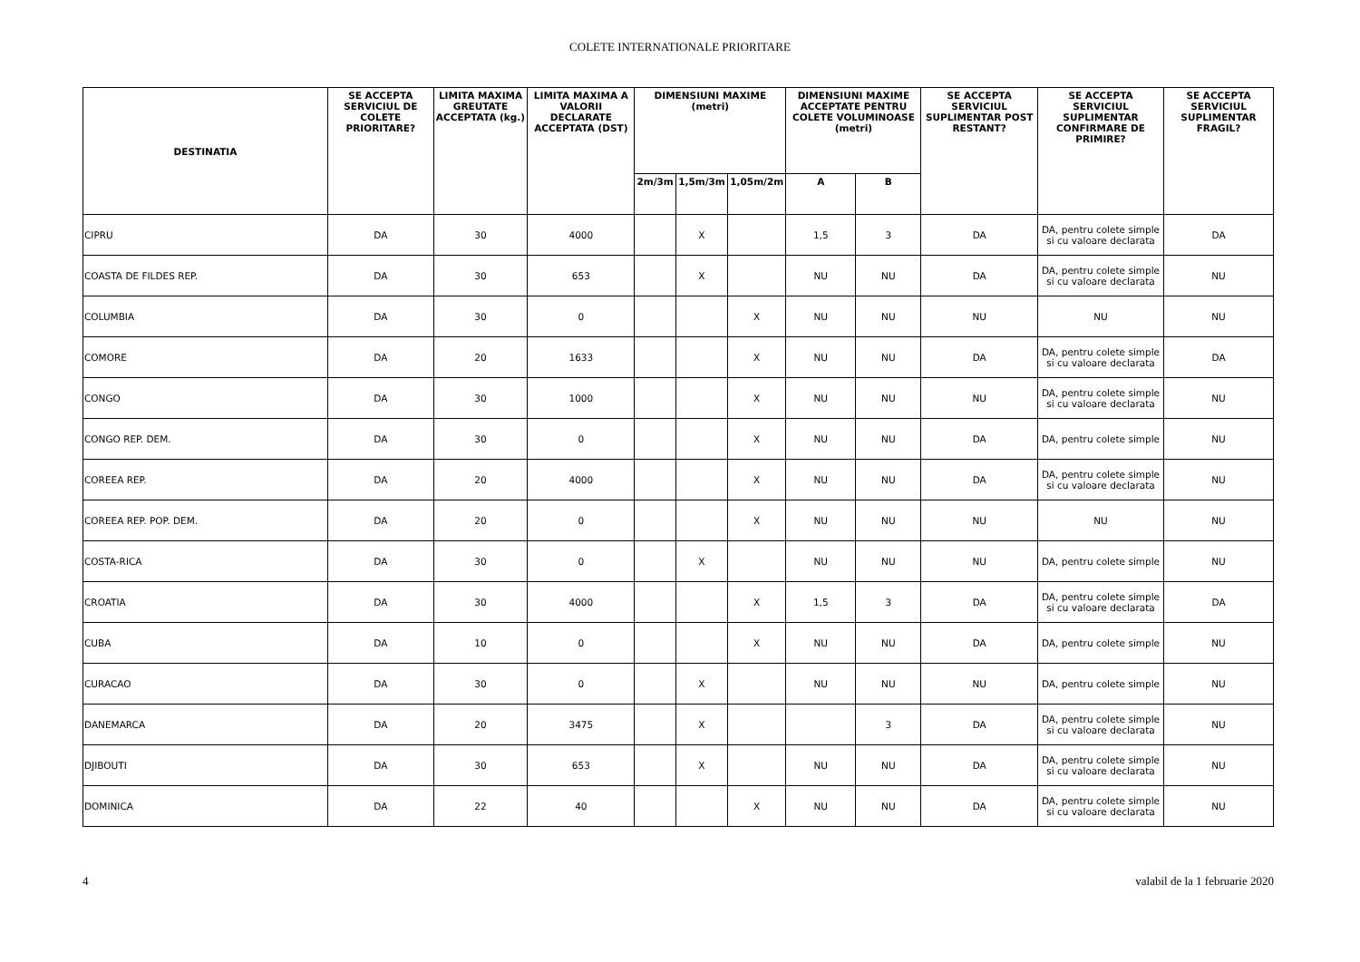COLETE INTERNATIONALE PRIORITARE
| DESTINATIA | SE ACCEPTA SERVICIUL DE COLETE PRIORITARE? | LIMITA MAXIMA GREUTATE ACCEPTATA (kg.) | LIMITA MAXIMA A VALORII DECLARATE ACCEPTATA (DST) | DIMENSIUNI MAXIME (metri) | | | DIMENSIUNI MAXIME ACCEPTATE PENTRU COLETE VOLUMINOASE (metri) | | SE ACCEPTA SERVICIUL SUPLIMENTAR POST RESTANT? | SE ACCEPTA SERVICIUL SUPLIMENTAR CONFIRMARE DE PRIMIRE? | SE ACCEPTA SERVICIUL SUPLIMENTAR FRAGIL? |
| --- | --- | --- | --- | --- | --- | --- | --- | --- | --- | --- | --- |
| | | | | 2m/3m | 1,5m/3m | 1,05m/2m | A | B | | | |
| CIPRU | DA | 30 | 4000 | | X | | 1,5 | 3 | DA | DA, pentru colete simple si cu valoare declarata | DA |
| COASTA DE FILDES REP. | DA | 30 | 653 | | X | | NU | NU | DA | DA, pentru colete simple si cu valoare declarata | NU |
| COLUMBIA | DA | 30 | 0 | | | X | NU | NU | NU | NU | NU |
| COMORE | DA | 20 | 1633 | | | X | NU | NU | DA | DA, pentru colete simple si cu valoare declarata | DA |
| CONGO | DA | 30 | 1000 | | | X | NU | NU | NU | DA, pentru colete simple si cu valoare declarata | NU |
| CONGO REP. DEM. | DA | 30 | 0 | | | X | NU | NU | DA | DA, pentru colete simple | NU |
| COREEA REP. | DA | 20 | 4000 | | | X | NU | NU | DA | DA, pentru colete simple si cu valoare declarata | NU |
| COREEA REP. POP. DEM. | DA | 20 | 0 | | | X | NU | NU | NU | NU | NU |
| COSTA-RICA | DA | 30 | 0 | | X | | NU | NU | NU | DA, pentru colete simple | NU |
| CROATIA | DA | 30 | 4000 | | | X | 1,5 | 3 | DA | DA, pentru colete simple si cu valoare declarata | DA |
| CUBA | DA | 10 | 0 | | | X | NU | NU | DA | DA, pentru colete simple | NU |
| CURACAO | DA | 30 | 0 | | X | | NU | NU | NU | DA, pentru colete simple | NU |
| DANEMARCA | DA | 20 | 3475 | | X | | | 3 | DA | DA, pentru colete simple si cu valoare declarata | NU |
| DJIBOUTI | DA | 30 | 653 | | X | | NU | NU | DA | DA, pentru colete simple si cu valoare declarata | NU |
| DOMINICA | DA | 22 | 40 | | | X | NU | NU | DA | DA, pentru colete simple si cu valoare declarata | NU |
4 valabil de la 1 februarie 2020